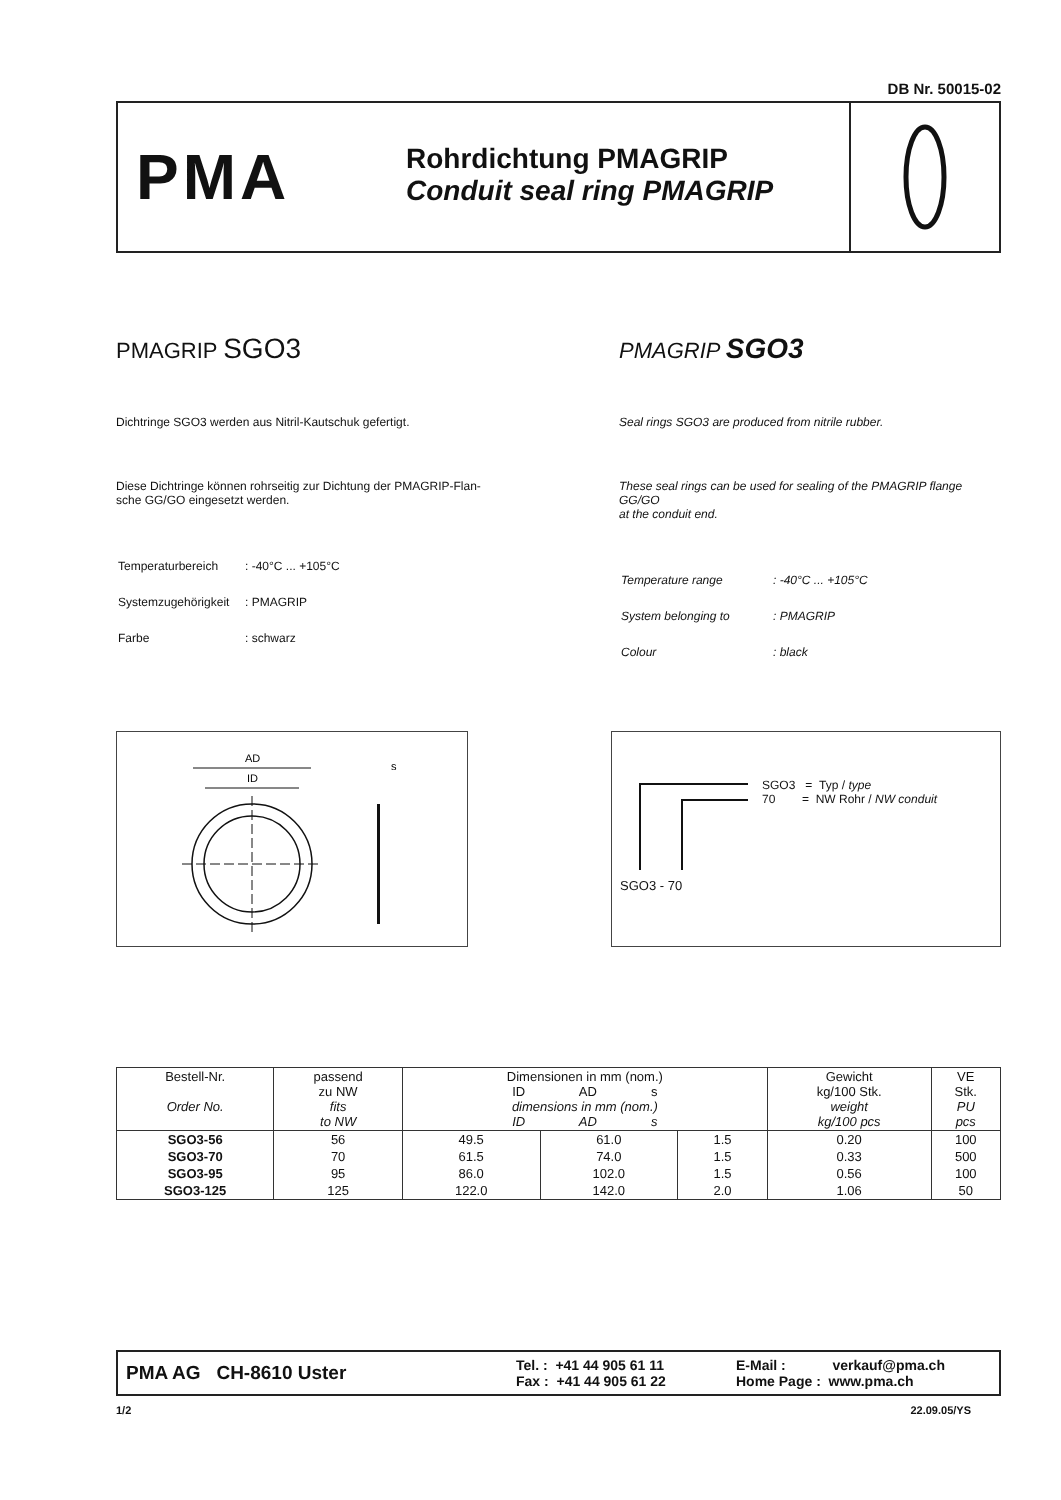DB Nr. 50015-02
PMA
Rohrdichtung PMAGRIP
Conduit seal ring PMAGRIP
PMAGRIP SGO3
Dichtringe SGO3 werden aus Nitril-Kautschuk gefertigt.
Diese Dichtringe können rohrseitig zur Dichtung der PMAGRIP-Flan-
sche GG/GO eingesetzt werden.
| Temperaturbereich | : -40°C ... +105°C |
| Systemzugehörigkeit | : PMAGRIP |
| Farbe | : schwarz |
PMAGRIP SGO3
Seal rings SGO3 are produced from nitrile rubber.
These seal rings can be used for sealing of the PMAGRIP flange GG/GO
at the conduit end.
| Temperature range | : -40°C ... +105°C |
| System belonging to | : PMAGRIP |
| Colour | : black |
AD
ID
s
SGO3 = Typ / type
70 = NW Rohr / NW conduit
SGO3 - 70
| Bestell-Nr. Order No. | passend zu NW fits to NW | Dimensionen in mm (nom.) ID AD s dimensions in mm (nom.) ID AD s | | | Gewicht kg/100 Stk. weight kg/100 pcs | VE Stk. PU pcs |
| --- | --- | --- | --- | --- | --- | --- |
| SGO3-56 | 56 | 49.5 | 61.0 | 1.5 | 0.20 | 100 |
| SGO3-70 | 70 | 61.5 | 74.0 | 1.5 | 0.33 | 500 |
| SGO3-95 | 95 | 86.0 | 102.0 | 1.5 | 0.56 | 100 |
| SGO3-125 | 125 | 122.0 | 142.0 | 2.0 | 1.06 | 50 |
PMA AG CH-8610 Uster
Tel. : +41 44 905 61 11
Fax : +41 44 905 61 22
E-Mail : verkauf@pma.ch
Home Page : www.pma.ch
1/2 22.09.05/YS